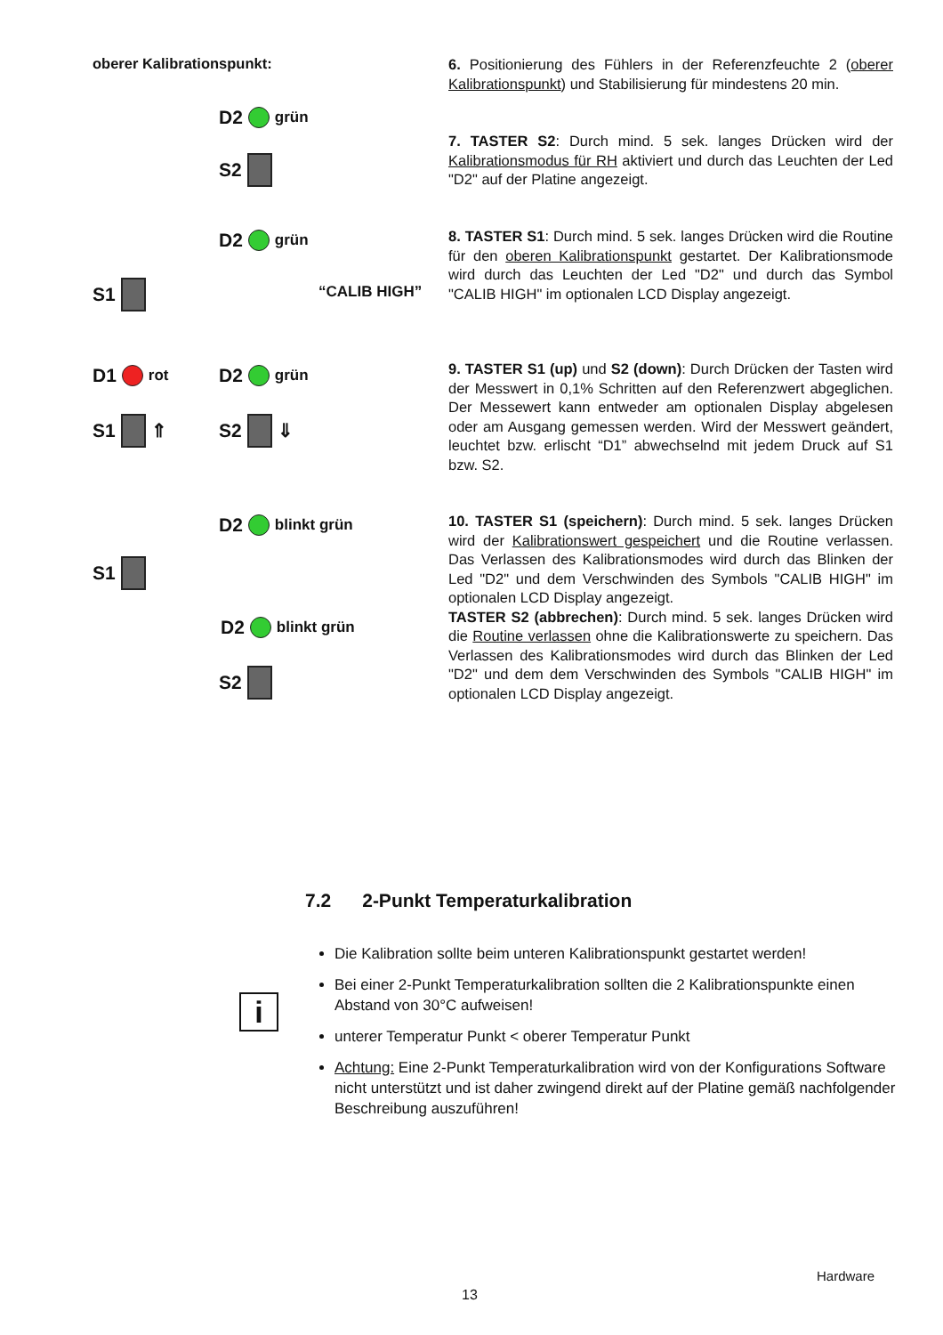oberer Kalibrationspunkt:
6. Positionierung des Fühlers in der Referenzfeuchte 2 (oberer Kalibrationspunkt) und Stabilisierung für mindestens 20 min.
D2 grün
S2
7. TASTER S2: Durch mind. 5 sek. langes Drücken wird der Kalibrationsmodus für RH aktiviert und durch das Leuchten der Led "D2" auf der Platine angezeigt.
D2 grün
S1 “CALIB HIGH”
8. TASTER S1: Durch mind. 5 sek. langes Drücken wird die Routine für den oberen Kalibrationspunkt gestartet. Der Kalibrationsmode wird durch das Leuchten der Led "D2" und durch das Symbol "CALIB HIGH" im optionalen LCD Display angezeigt.
D1 rot D2 grün
S1 ⇑ S2 ⇓
9. TASTER S1 (up) und S2 (down): Durch Drücken der Tasten wird der Messwert in 0,1% Schritten auf den Referenzwert abgeglichen. Der Messewert kann entweder am optionalen Display abgelesen oder am Ausgang gemessen werden. Wird der Messwert geändert, leuchtet bzw. erlischt “D1” abwechselnd mit jedem Druck auf S1 bzw. S2.
D2 blinkt grün
S1
D2 blinkt grün
S2
10. TASTER S1 (speichern): Durch mind. 5 sek. langes Drücken wird der Kalibrationswert gespeichert und die Routine verlassen. Das Verlassen des Kalibrationsmodes wird durch das Blinken der Led "D2" und dem Verschwinden des Symbols "CALIB HIGH" im optionalen LCD Display angezeigt.
TASTER S2 (abbrechen): Durch mind. 5 sek. langes Drücken wird die Routine verlassen ohne die Kalibrationswerte zu speichern. Das Verlassen des Kalibrationsmodes wird durch das Blinken der Led "D2" und dem dem Verschwinden des Symbols "CALIB HIGH" im optionalen LCD Display angezeigt.
7.2 2-Punkt Temperaturkalibration
i
Die Kalibration sollte beim unteren Kalibrationspunkt gestartet werden!
Bei einer 2-Punkt Temperaturkalibration sollten die 2 Kalibrationspunkte einen Abstand von 30°C aufweisen!
unterer Temperatur Punkt < oberer Temperatur Punkt
Achtung: Eine 2-Punkt Temperaturkalibration wird von der Konfigurations Software nicht unterstützt und ist daher zwingend direkt auf der Platine gemäß nachfolgender Beschreibung auszuführen!
Hardware
13